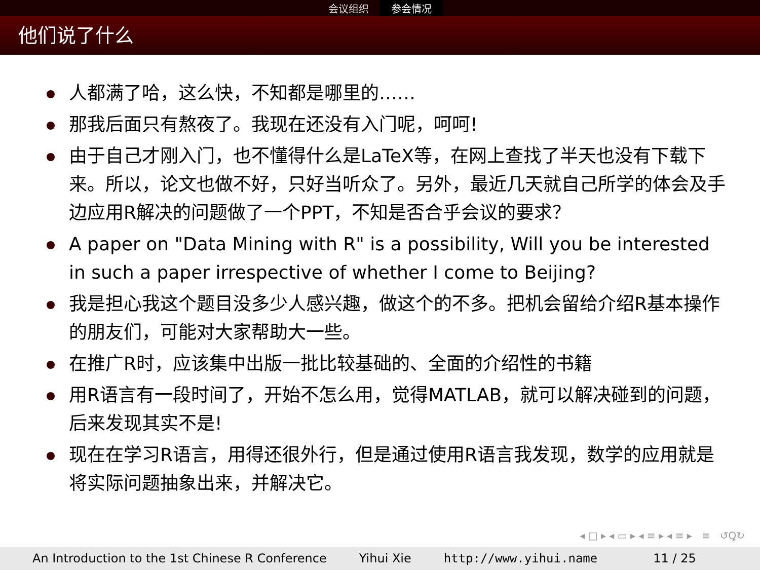会议组织 参会情况
他们说了什么
人都满了哈，这么快，不知都是哪里的……
那我后面只有熬夜了。我现在还没有入门呢，呵呵!
由于自己才刚入门，也不懂得什么是LaTeX等，在网上查找了半天也没有下载下来。所以，论文也做不好，只好当听众了。另外，最近几天就自己所学的体会及手边应用R解决的问题做了一个PPT，不知是否合乎会议的要求？
A paper on "Data Mining with R" is a possibility, Will you be interested in such a paper irrespective of whether I come to Beijing?
我是担心我这个题目没多少人感兴趣，做这个的不多。把机会留给介绍R基本操作的朋友们，可能对大家帮助大一些。
在推广R时，应该集中出版一批比较基础的、全面的介绍性的书籍
用R语言有一段时间了，开始不怎么用，觉得MATLAB，就可以解决碰到的问题，后来发现其实不是!
现在在学习R语言，用得还很外行，但是通过使用R语言我发现，数学的应用就是将实际问题抽象出来，并解决它。
◂ □ ▸ ◂ ▭ ▸ ◂ ≡ ▸ ◂ ≡ ▸ ≡ ↺Ꝗ↻
An Introduction to the 1st Chinese R Conference Yihui Xie http://www.yihui.name 11 / 25